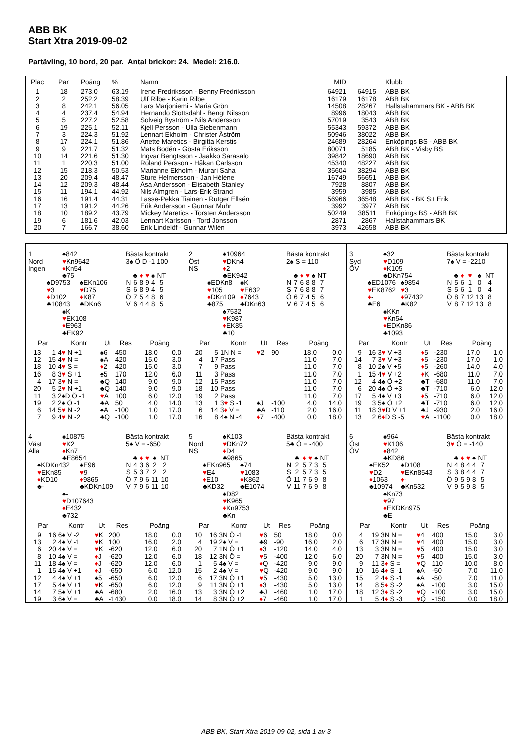ABB BK
Start Xtra 2019-09-02
Partävling, 10 bord, 20 par. Antal brickor: 24. Medel: 216.0.
| Plac | Par | Poäng | % | Namn | MID | | Klubb |
| --- | --- | --- | --- | --- | --- | --- | --- |
| 1 | 18 | 273.0 | 63.19 | Irene Fredriksson - Benny Fredriksson | 64921 | 64915 | ABB BK |
| 2 | 2 | 252.2 | 58.39 | Ulf Rilbe - Karin Rilbe | 16179 | 16178 | ABB BK |
| 3 | 8 | 242.1 | 56.05 | Lars Marjoniemi - Maria Grön | 14508 | 28267 | Hallstahammars BK - ABB BK |
| 4 | 4 | 237.4 | 54.94 | Hernando Slottsdahl - Bengt Nilsson | 8996 | 18043 | ABB BK |
| 5 | 5 | 227.2 | 52.58 | Solveig Byström - Nils Andersson | 57019 | 3543 | ABB BK |
| 6 | 19 | 225.1 | 52.11 | Kjell Persson - Ulla Siebenmann | 55343 | 59372 | ABB BK |
| 7 | 3 | 224.3 | 51.92 | Lennart Ekholm - Christer Åström | 50946 | 38022 | ABB BK |
| 8 | 17 | 224.1 | 51.86 | Anette Maretics - Birgitta Kerstis | 24689 | 28264 | Enköpings BS - ABB BK |
| 9 | 9 | 221.7 | 51.32 | Mats Bodén - Gösta Eriksson | 80071 | 5185 | ABB BK - Visby BS |
| 10 | 14 | 221.6 | 51.30 | Ingvar Bengtsson - Jaakko Sarasalo | 39842 | 18690 | ABB BK |
| 11 | 1 | 220.3 | 51.00 | Roland Persson - Håkan Carlsson | 45340 | 48227 | ABB BK |
| 12 | 15 | 218.3 | 50.53 | Marianne Ekholm - Murari Saha | 35604 | 38294 | ABB BK |
| 13 | 20 | 209.4 | 48.47 | Sture Helmersson - Jan Héléne | 16749 | 56651 | ABB BK |
| 14 | 12 | 209.3 | 48.44 | Åsa Andersson - Elisabeth Stanley | 7928 | 8807 | ABB BK |
| 15 | 11 | 194.1 | 44.92 | Nils Almgren - Lars-Erik Strand | 3959 | 3985 | ABB BK |
| 16 | 16 | 191.4 | 44.31 | Lasse-Pekka Tiainen - Rutger Ellsén | 56966 | 36548 | ABB BK - BK S:t Erik |
| 17 | 13 | 191.2 | 44.26 | Erik Andersson - Gunnar Muhr | 3992 | 3977 | ABB BK |
| 18 | 10 | 189.2 | 43.79 | Mickey Maretics - Torsten Andersson | 50249 | 38511 | Enköpings BS - ABB BK |
| 19 | 6 | 181.6 | 42.03 | Lennart Karlsson - Tord Jonsson | 2871 | 2867 | Hallstahammars BK |
| 20 | 7 | 166.7 | 38.60 | Erik Lindelöf - Gunnar Wilén | 3973 | 42658 | ABB BK |
1
Nord
Ingen
♠842
♥Kn9642
♦Kn54
♣75
♠D9753
♥3
♦D102
♣10843
♠EKn106
♥D75
♦K87
♣DKn6
♠K
♥EK108
♦E963
♣EK92
Bästa kontrakt
3♠ Ö D -1 100
| | ♣ | ♦ | ♥ | ♠ | NT |
| N | 6 | 8 | 9 | 4 | 5 |
| S | 6 | 8 | 9 | 4 | 5 |
| Ö | 7 | 5 | 4 | 8 | 6 |
| V | 6 | 4 | 4 | 8 | 5 |
| Par | | Kontr | Ut | Res | Poäng | |
| --- | --- | --- | --- | --- | --- | --- |
| 13 | 1 | 4 ♥ N +1 | ♠6 | 450 | 18.0 | 0.0 |
| 12 | 15 | 4 ♥ N = | ♠A | 420 | 15.0 | 3.0 |
| 18 | 10 | 4 ♥ S = | ♦ 2 | 420 | 15.0 | 3.0 |
| 16 | 8 | 3 ♥ S +1 | ♠5 | 170 | 12.0 | 6.0 |
| 4 | 17 | 3 ♥ N = | ♣Q | 140 | 9.0 | 9.0 |
| 20 | 5 | 2 ♥ N +1 | ♣Q | 140 | 9.0 | 9.0 |
| 11 | 3 | 2♠D Ö -1 | ♥ A | 100 | 6.0 | 12.0 |
| 19 | 2 | 2♠ Ö -1 | ♣A | 50 | 4.0 | 14.0 |
| 6 | 14 | 5 ♥ N -2 | ♠A | -100 | 1.0 | 17.0 |
| 7 | 9 | 4 ♥ N -2 | ♣Q | -100 | 1.0 | 17.0 |
2
Öst
NS
♠10964
♥DKn4
♦2
♣EK942
♠EDKn8
♥105
♦DKn109
♣875
♠K
♥E632
♦7643
♣DKn63
♠7532
♥K987
♦EK85
♣10
Bästa kontrakt
2♠ S = 110
| | ♣ | ♦ | ♥ | ♠ | NT |
| N | 7 | 6 | 8 | 8 | 7 |
| S | 7 | 6 | 8 | 8 | 7 |
| Ö | 6 | 7 | 4 | 5 | 6 |
| V | 6 | 7 | 4 | 5 | 6 |
| Par | | Kontr | Ut | Res | Poäng | |
| --- | --- | --- | --- | --- | --- | --- |
| 20 | 5 | 1N N = | ♥ 2 | 90 | 18.0 | 0.0 |
| 4 | 17 | Pass | | | 11.0 | 7.0 |
| 7 | 9 | Pass | | | 11.0 | 7.0 |
| 11 | 3 | Pass | | | 11.0 | 7.0 |
| 12 | 15 | Pass | | | 11.0 | 7.0 |
| 18 | 10 | Pass | | | 11.0 | 7.0 |
| 19 | 2 | Pass | | | 11.0 | 7.0 |
| 13 | 1 | 3 ♥ S -1 | ♠J | -100 | 4.0 | 14.0 |
| 6 | 14 | 3 ♦ V = | ♣A | -110 | 2.0 | 16.0 |
| 16 | 8 | 4♠ N -4 | ♦ 7 | -400 | 0.0 | 18.0 |
3
Syd
ÖV
♠32
♥D109
♦K105
♣DKn754
♠ED1076
♥EK8762
♦-
♣E6
♠9854
♥3
♦97432
♣K82
♠KKn
♥Kn54
♦EDKn86
♣1093
Bästa kontrakt
7♠ V = -2210
| | ♣ | ♦ | ♥ | ♠ | NT |
| N | 5 | 6 | 1 | 0 | 4 |
| S | 5 | 6 | 1 | 0 | 4 |
| Ö | 8 | 7 | 12 | 13 | 8 |
| V | 8 | 7 | 12 | 13 | 8 |
| Par | | Kontr | Ut | Res | Poäng | |
| --- | --- | --- | --- | --- | --- | --- |
| 9 | 16 | 3 ♥ V +3 | ♦ 5 | -230 | 17.0 | 1.0 |
| 14 | 7 | 3 ♥ V +3 | ♦ 5 | -230 | 17.0 | 1.0 |
| 8 | 10 | 2♠ V +5 | ♦ 5 | -260 | 14.0 | 4.0 |
| 1 | 15 | 4 ♥ V +2 | ♦ K | -680 | 11.0 | 7.0 |
| 12 | 4 | 4♠ Ö +2 | ♣T | -680 | 11.0 | 7.0 |
| 6 | 20 | 4♠ Ö +3 | ♣T | -710 | 6.0 | 12.0 |
| 17 | 5 | 4♠ V +3 | ♦ 5 | -710 | 6.0 | 12.0 |
| 19 | 3 | 5♠ Ö +2 | ♣T | -710 | 6.0 | 12.0 |
| 11 | 18 | 3 ♥ D V +1 | ♣J | -930 | 2.0 | 16.0 |
| 13 | 2 | 6 ♦ D S -5 | ♥ A | -1100 | 0.0 | 18.0 |
4
Väst
Alla
♠10875
♥K2
♦Kn7
♣E8654
♠KDKn432
♥EKn85
♦KD10
♣-
♠E96
♥9
♦9865
♣KDKn109
♠-
♥D107643
♦E432
♣732
Bästa kontrakt
5♠ V = -650
| | ♣ | ♦ | ♥ | ♠ | NT |
| N | 4 | 3 | 6 | 2 | 2 |
| S | 5 | 3 | 7 | 2 | 2 |
| Ö | 7 | 9 | 6 | 11 | 10 |
| V | 7 | 9 | 6 | 11 | 10 |
| Par | | Kontr | Ut | Res | Poäng | |
| --- | --- | --- | --- | --- | --- | --- |
| 9 | 16 | 6♠ V -2 | ♥ K | 200 | 18.0 | 0.0 |
| 13 | 2 | 4♠ V -1 | ♥ K | 100 | 16.0 | 2.0 |
| 6 | 20 | 4♠ V = | ♥ K | -620 | 12.0 | 6.0 |
| 8 | 10 | 4♠ V = | ♦ J | -620 | 12.0 | 6.0 |
| 11 | 18 | 4♠ V = | ♦ J | -620 | 12.0 | 6.0 |
| 1 | 15 | 4♠ V +1 | ♦ J | -650 | 6.0 | 12.0 |
| 12 | 4 | 4♠ V +1 | ♠5 | -650 | 6.0 | 12.0 |
| 17 | 5 | 4♠ V +1 | ♥ K | -650 | 6.0 | 12.0 |
| 14 | 7 | 5♠ V +1 | ♣A | -680 | 2.0 | 16.0 |
| 19 | 3 | 6♠ V = | ♣A | -1430 | 0.0 | 18.0 |
5
Nord
NS
♠K103
♥DKn72
♦D4
♣9865
♠EKn965
♥E4
♦E10
♣KD32
♠74
♥1083
♦K862
♣E1074
♠D82
♥K965
♦Kn9753
♣Kn
Bästa kontrakt
5♣ Ö = -400
| | ♣ | ♦ | ♥ | ♠ | NT |
| N | 2 | 5 | 7 | 3 | 5 |
| S | 2 | 5 | 7 | 3 | 5 |
| Ö | 11 | 7 | 6 | 9 | 8 |
| V | 11 | 7 | 6 | 9 | 8 |
| Par | | Kontr | Ut | Res | Poäng | |
| --- | --- | --- | --- | --- | --- | --- |
| 10 | 16 | 3N Ö -1 | ♥ 6 | 50 | 18.0 | 0.0 |
| 4 | 19 | 2♠ V = | ♣9 | -90 | 16.0 | 2.0 |
| 20 | 7 | 1N Ö +1 | ♦ 3 | -120 | 14.0 | 4.0 |
| 18 | 12 | 3N Ö = | ♥ 5 | -400 | 12.0 | 6.0 |
| 1 | 5 | 4♠ V = | ♦ Q | -420 | 9.0 | 9.0 |
| 15 | 2 | 4♠ V = | ♥ Q | -420 | 9.0 | 9.0 |
| 6 | 17 | 3N Ö +1 | ♥ 5 | -430 | 5.0 | 13.0 |
| 9 | 11 | 3N Ö +1 | ♦ 3 | -430 | 5.0 | 13.0 |
| 13 | 3 | 3N Ö +2 | ♣J | -460 | 1.0 | 17.0 |
| 14 | 8 | 3N Ö +2 | ♦ 7 | -460 | 1.0 | 17.0 |
6
Öst
ÖV
♠964
♥K106
♦842
♣KD86
♠EK52
♥D2
♦1063
♣10974
♠D108
♥EKn8543
♦-
♣Kn532
♠Kn73
♥97
♦EKDKn975
♣E
Bästa kontrakt
3♥ Ö = -140
| | ♣ | ♦ | ♥ | ♠ | NT |
| N | 4 | 8 | 4 | 4 | 7 |
| S | 3 | 8 | 4 | 4 | 7 |
| Ö | 9 | 5 | 9 | 8 | 5 |
| V | 9 | 5 | 9 | 8 | 5 |
| Par | | Kontr | Ut | Res | Poäng | |
| --- | --- | --- | --- | --- | --- | --- |
| 4 | 19 | 3N N = | ♥ 4 | 400 | 15.0 | 3.0 |
| 6 | 17 | 3N N = | ♥ 4 | 400 | 15.0 | 3.0 |
| 13 | 3 | 3N N = | ♥ 5 | 400 | 15.0 | 3.0 |
| 20 | 7 | 3N N = | ♥ 5 | 400 | 15.0 | 3.0 |
| 9 | 11 | 3 ♦ S = | ♥ Q | 110 | 10.0 | 8.0 |
| 10 | 16 | 4 ♦ S -1 | ♠A | -50 | 7.0 | 11.0 |
| 15 | 2 | 4 ♦ S -1 | ♠A | -50 | 7.0 | 11.0 |
| 14 | 8 | 5 ♦ S -2 | ♠A | -100 | 3.0 | 15.0 |
| 18 | 12 | 3 ♦ S -2 | ♥ Q | -100 | 3.0 | 15.0 |
| 1 | 5 | 4 ♦ S -3 | ♥ Q | -150 | 0.0 | 18.0 |
ABB BK, Start Xtra 2019-09-02, sida 1 av 3